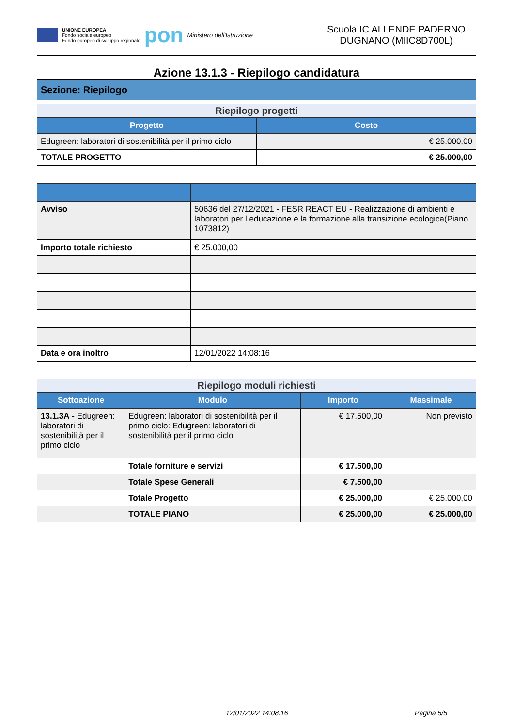UNIONE EUROPEA
Fondo sociale europeo
Fondo europeo di sviluppo regionale
pon
Ministero dell'Istruzione
Scuola IC ALLENDE PADERNO DUGNANO (MIIC8D700L)
Azione 13.1.3 - Riepilogo candidatura
Sezione: Riepilogo
Riepilogo progetti
| Progetto | Costo |
| --- | --- |
| Edugreen: laboratori di sostenibilità per il primo ciclo | € 25.000,00 |
| TOTALE PROGETTO | € 25.000,00 |
| Avviso | 50636 del 27/12/2021 - FESR REACT EU - Realizzazione di ambienti e laboratori per l educazione e la formazione alla transizione ecologica(Piano 1073812) |
| Importo totale richiesto | € 25.000,00 |
| Data e ora inoltro | 12/01/2022 14:08:16 |
Riepilogo moduli richiesti
| Sottoazione | Modulo | Importo | Massimale |
| --- | --- | --- | --- |
| 13.1.3A - Edugreen: laboratori di sostenibilità per il primo ciclo | Edugreen: laboratori di sostenibilità per il primo ciclo: Edugreen: laboratori di sostenibilità per il primo ciclo | € 17.500,00 | Non previsto |
| | Totale forniture e servizi | € 17.500,00 | |
| | Totale Spese Generali | € 7.500,00 | |
| | Totale Progetto | € 25.000,00 | € 25.000,00 |
| | TOTALE PIANO | € 25.000,00 | € 25.000,00 |
12/01/2022 14:08:16 Pagina 5/5